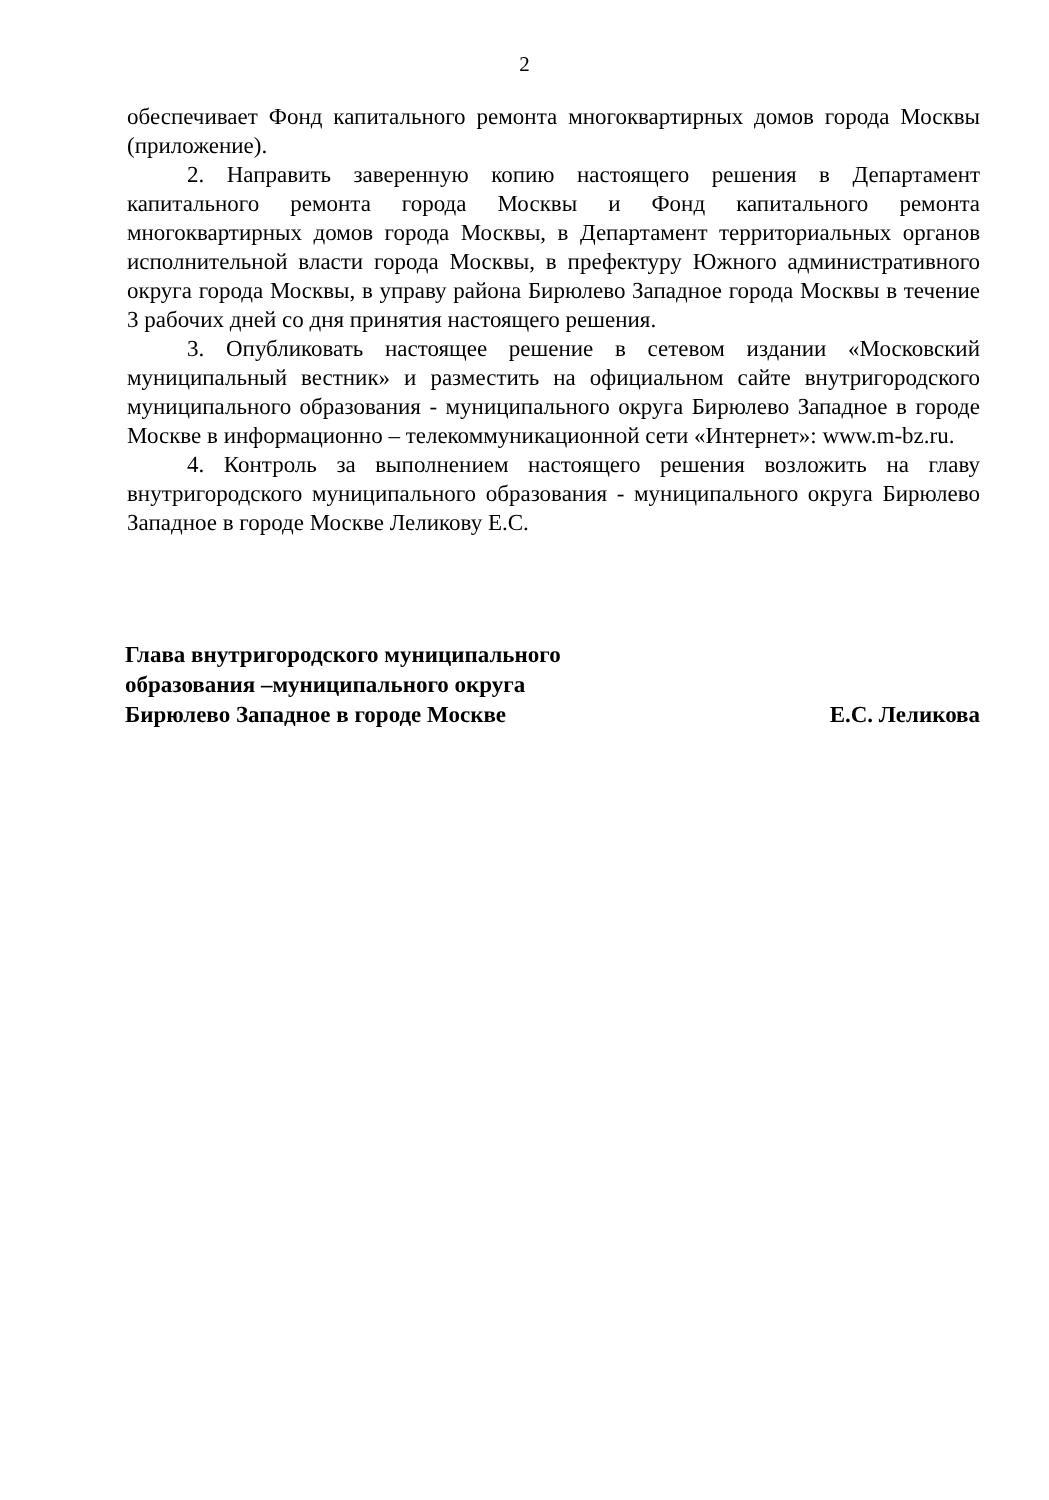2
обеспечивает Фонд капитального ремонта многоквартирных домов города Москвы (приложение).
2. Направить заверенную копию настоящего решения в Департамент капитального ремонта города Москвы и Фонд капитального ремонта многоквартирных домов города Москвы, в Департамент территориальных органов исполнительной власти города Москвы, в префектуру Южного административного округа города Москвы, в управу района Бирюлево Западное города Москвы в течение 3 рабочих дней со дня принятия настоящего решения.
3. Опубликовать настоящее решение в сетевом издании «Московский муниципальный вестник» и разместить на официальном сайте внутригородского муниципального образования - муниципального округа Бирюлево Западное в городе Москве в информационно – телекоммуникационной сети «Интернет»: www.m-bz.ru.
4. Контроль за выполнением настоящего решения возложить на главу внутригородского муниципального образования - муниципального округа Бирюлево Западное в городе Москве Леликову Е.С.
Глава внутригородского муниципального
образования –муниципального округа
Бирюлево Западное в городе Москве
Е.С. Леликова